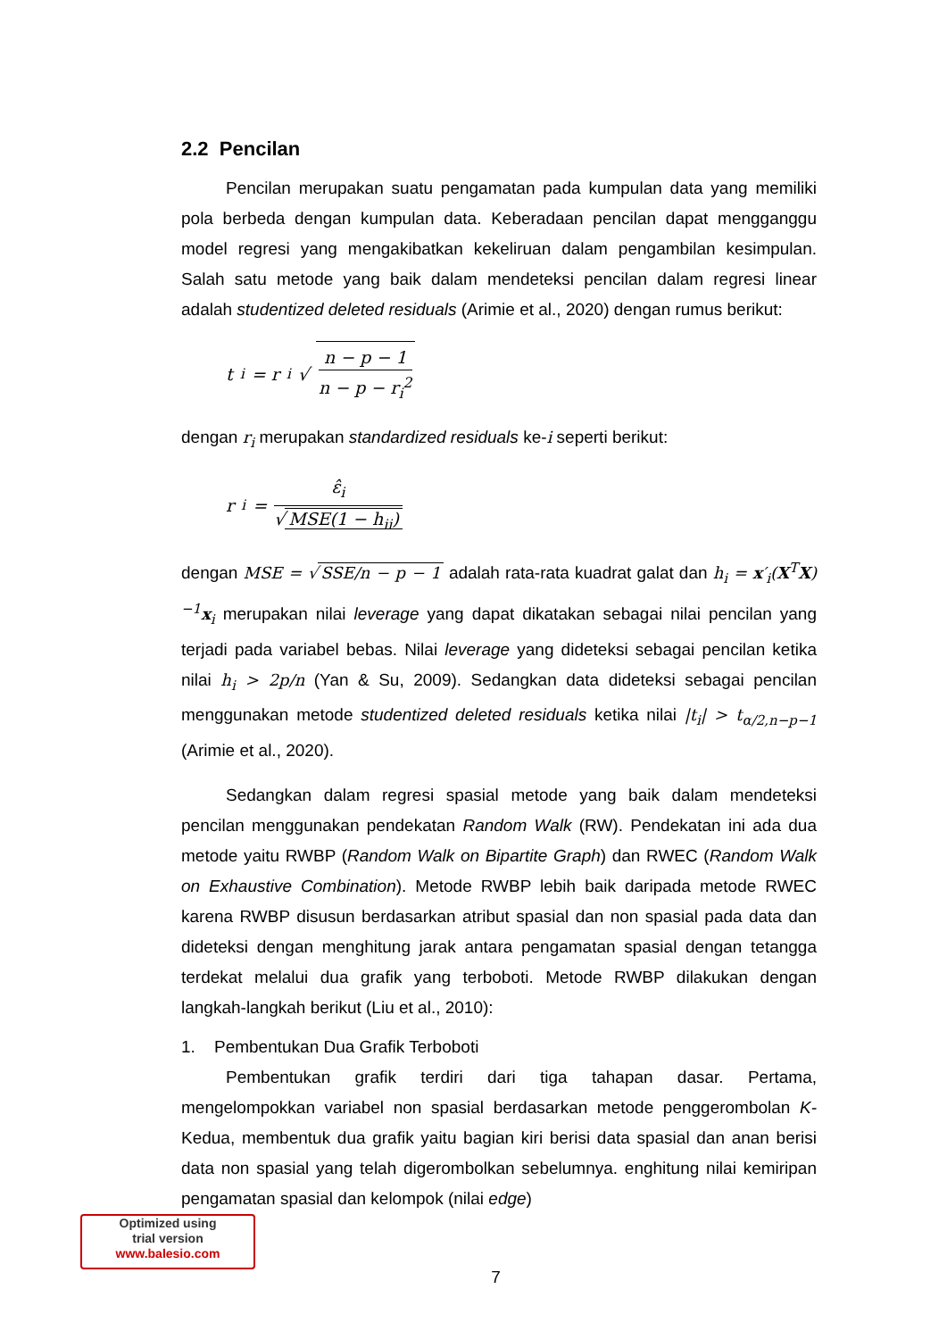2.2 Pencilan
Pencilan merupakan suatu pengamatan pada kumpulan data yang memiliki pola berbeda dengan kumpulan data. Keberadaan pencilan dapat mengganggu model regresi yang mengakibatkan kekeliruan dalam pengambilan kesimpulan. Salah satu metode yang baik dalam mendeteksi pencilan dalam regresi linear adalah studentized deleted residuals (Arimie et al., 2020) dengan rumus berikut:
t<sub>i</sub> = r<sub>i</sub> √ n − p − 1 n − p − r<sub>i</sub><sup>2</sup>
dengan r<sub>i</sub> merupakan standardized residuals ke-i seperti berikut:
r<sub>i</sub> = ε̂<sub>i</sub> √ MSE(1 − h<sub>ii</sub>)
dengan MSE = √ SSE/n − p − 1 adalah rata-rata kuadrat galat dan h<sub>i</sub> = x′<sub>i</sub>(X<sup>T</sup>X)<sup>−1</sup>x<sub>i</sub> merupakan nilai leverage yang dapat dikatakan sebagai nilai pencilan yang terjadi pada variabel bebas. Nilai leverage yang dideteksi sebagai pencilan ketika nilai h<sub>i</sub> > 2p/n (Yan & Su, 2009). Sedangkan data dideteksi sebagai pencilan menggunakan metode studentized deleted residuals ketika nilai |t<sub>i</sub>| > t<sub>α/2,n−p−1</sub> (Arimie et al., 2020).
Sedangkan dalam regresi spasial metode yang baik dalam mendeteksi pencilan menggunakan pendekatan Random Walk (RW). Pendekatan ini ada dua metode yaitu RWBP (Random Walk on Bipartite Graph) dan RWEC (Random Walk on Exhaustive Combination). Metode RWBP lebih baik daripada metode RWEC karena RWBP disusun berdasarkan atribut spasial dan non spasial pada data dan dideteksi dengan menghitung jarak antara pengamatan spasial dengan tetangga terdekat melalui dua grafik yang terboboti. Metode RWBP dilakukan dengan langkah-langkah berikut (Liu et al., 2010):
1. Pembentukan Dua Grafik Terboboti
Pembentukan grafik terdiri dari tiga tahapan dasar. Pertama, mengelompokkan variabel non spasial berdasarkan metode penggerombolan K- Kedua, membentuk dua grafik yaitu bagian kiri berisi data spasial dan anan berisi data non spasial yang telah digerombolkan sebelumnya. enghitung nilai kemiripan pengamatan spasial dan kelompok (nilai edge)
Optimized using
trial version
www.balesio.com
7